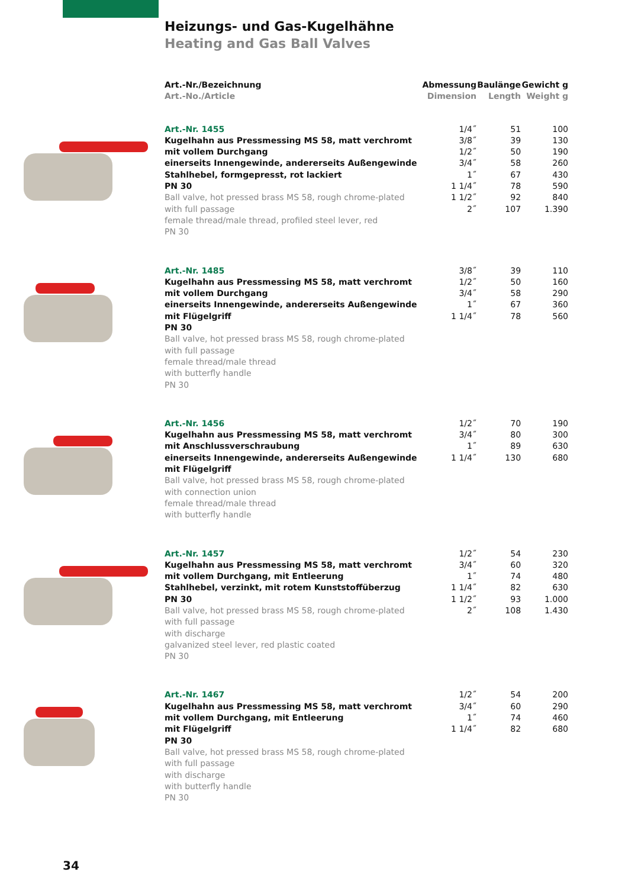Heizungs- und Gas-Kugelhähne
Heating and Gas Ball Valves
| | Art.-Nr./Bezeichnung Art.-No./Article | Abmessung Dimension | Baulänge Length | Gewicht g Weight g |
| --- | --- | --- | --- | --- |
| | Art.-Nr. 1455 Kugelhahn aus Pressmessing MS 58, matt verchromt mit vollem Durchgang einerseits Innengewinde, andererseits Außengewinde Stahlhebel, formgepresst, rot lackiert PN 30 Ball valve, hot pressed brass MS 58, rough chrome-plated with full passage female thread/male thread, profiled steel lever, red PN 30 | 1/4˝ 3/8˝ 1/2˝ 3/4˝ 1˝ 1 1/4˝ 1 1/2˝ 2˝ | 51 39 50 58 67 78 92 107 | 100 130 190 260 430 590 840 1.390 |
| | Art.-Nr. 1485 Kugelhahn aus Pressmessing MS 58, matt verchromt mit vollem Durchgang einerseits Innengewinde, andererseits Außengewinde mit Flügelgriff PN 30 Ball valve, hot pressed brass MS 58, rough chrome-plated with full passage female thread/male thread with butterfly handle PN 30 | 3/8˝ 1/2˝ 3/4˝ 1˝ 1 1/4˝ | 39 50 58 67 78 | 110 160 290 360 560 |
| | Art.-Nr. 1456 Kugelhahn aus Pressmessing MS 58, matt verchromt mit Anschlussverschraubung einerseits Innengewinde, andererseits Außengewinde mit Flügelgriff Ball valve, hot pressed brass MS 58, rough chrome-plated with connection union female thread/male thread with butterfly handle | 1/2˝ 3/4˝ 1˝ 1 1/4˝ | 70 80 89 130 | 190 300 630 680 |
| | Art.-Nr. 1457 Kugelhahn aus Pressmessing MS 58, matt verchromt mit vollem Durchgang, mit Entleerung Stahlhebel, verzinkt, mit rotem Kunststoffüberzug PN 30 Ball valve, hot pressed brass MS 58, rough chrome-plated with full passage with discharge galvanized steel lever, red plastic coated PN 30 | 1/2˝ 3/4˝ 1˝ 1 1/4˝ 1 1/2˝ 2˝ | 54 60 74 82 93 108 | 230 320 480 630 1.000 1.430 |
| | Art.-Nr. 1467 Kugelhahn aus Pressmessing MS 58, matt verchromt mit vollem Durchgang, mit Entleerung mit Flügelgriff PN 30 Ball valve, hot pressed brass MS 58, rough chrome-plated with full passage with discharge with butterfly handle PN 30 | 1/2˝ 3/4˝ 1˝ 1 1/4˝ | 54 60 74 82 | 200 290 460 680 |
34